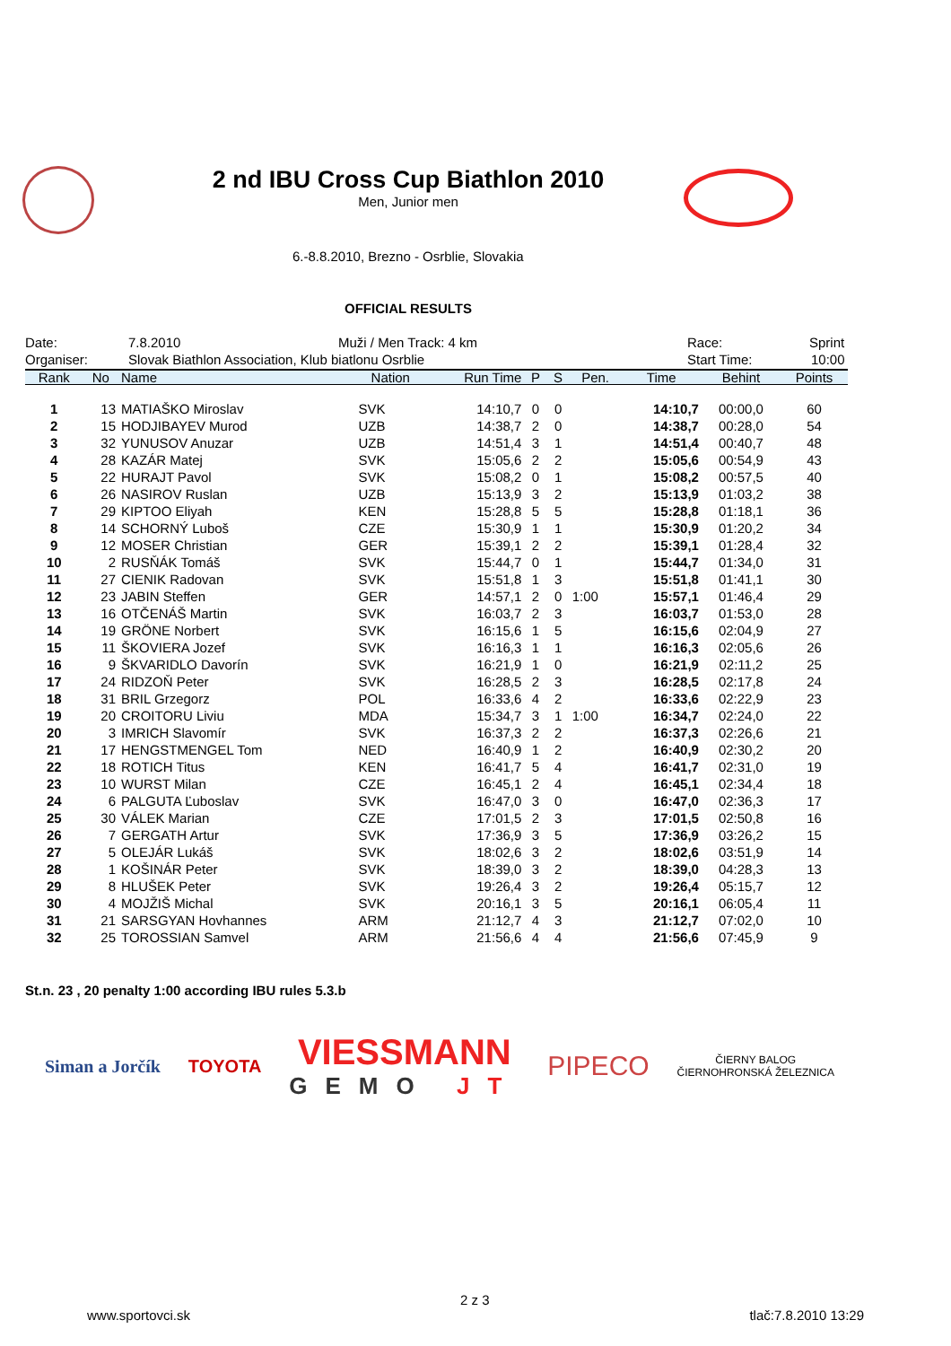2 nd IBU Cross Cup Biathlon 2010
Men, Junior men
6.-8.8.2010, Brezno - Osrblie, Slovakia
OFFICIAL RESULTS
Date: 7.8.2010 Muži / Men Track: 4 km Race: Sprint
Organiser: Slovak Biathlon Association, Klub biatlonu Osrblie Start Time: 10:00
| Rank | No | Name | Nation | Run Time | P | S | Pen. | Time | Behint | Points |
| --- | --- | --- | --- | --- | --- | --- | --- | --- | --- | --- |
| 1 | 13 | MATIAŠKO Miroslav | SVK | 14:10,7 | 0 | 0 | | 14:10,7 | 00:00,0 | 60 |
| 2 | 15 | HODJIBAYEV Murod | UZB | 14:38,7 | 2 | 0 | | 14:38,7 | 00:28,0 | 54 |
| 3 | 32 | YUNUSOV Anuzar | UZB | 14:51,4 | 3 | 1 | | 14:51,4 | 00:40,7 | 48 |
| 4 | 28 | KAZÁR Matej | SVK | 15:05,6 | 2 | 2 | | 15:05,6 | 00:54,9 | 43 |
| 5 | 22 | HURAJT Pavol | SVK | 15:08,2 | 0 | 1 | | 15:08,2 | 00:57,5 | 40 |
| 6 | 26 | NASIROV Ruslan | UZB | 15:13,9 | 3 | 2 | | 15:13,9 | 01:03,2 | 38 |
| 7 | 29 | KIPTOO Eliyah | KEN | 15:28,8 | 5 | 5 | | 15:28,8 | 01:18,1 | 36 |
| 8 | 14 | SCHORNÝ Luboš | CZE | 15:30,9 | 1 | 1 | | 15:30,9 | 01:20,2 | 34 |
| 9 | 12 | MOSER Christian | GER | 15:39,1 | 2 | 2 | | 15:39,1 | 01:28,4 | 32 |
| 10 | 2 | RUSŇÁK Tomáš | SVK | 15:44,7 | 0 | 1 | | 15:44,7 | 01:34,0 | 31 |
| 11 | 27 | CIENIK Radovan | SVK | 15:51,8 | 1 | 3 | | 15:51,8 | 01:41,1 | 30 |
| 12 | 23 | JABIN Steffen | GER | 14:57,1 | 2 | 0 | 1:00 | 15:57,1 | 01:46,4 | 29 |
| 13 | 16 | OTČENÁŠ Martin | SVK | 16:03,7 | 2 | 3 | | 16:03,7 | 01:53,0 | 28 |
| 14 | 19 | GRÖNE Norbert | SVK | 16:15,6 | 1 | 5 | | 16:15,6 | 02:04,9 | 27 |
| 15 | 11 | ŠKOVIERA Jozef | SVK | 16:16,3 | 1 | 1 | | 16:16,3 | 02:05,6 | 26 |
| 16 | 9 | ŠKVARIDLO Davorín | SVK | 16:21,9 | 1 | 0 | | 16:21,9 | 02:11,2 | 25 |
| 17 | 24 | RIDZOŇ Peter | SVK | 16:28,5 | 2 | 3 | | 16:28,5 | 02:17,8 | 24 |
| 18 | 31 | BRIL Grzegorz | POL | 16:33,6 | 4 | 2 | | 16:33,6 | 02:22,9 | 23 |
| 19 | 20 | CROITORU Liviu | MDA | 15:34,7 | 3 | 1 | 1:00 | 16:34,7 | 02:24,0 | 22 |
| 20 | 3 | IMRICH Slavomír | SVK | 16:37,3 | 2 | 2 | | 16:37,3 | 02:26,6 | 21 |
| 21 | 17 | HENGSTMENGEL Tom | NED | 16:40,9 | 1 | 2 | | 16:40,9 | 02:30,2 | 20 |
| 22 | 18 | ROTICH Titus | KEN | 16:41,7 | 5 | 4 | | 16:41,7 | 02:31,0 | 19 |
| 23 | 10 | WURST Milan | CZE | 16:45,1 | 2 | 4 | | 16:45,1 | 02:34,4 | 18 |
| 24 | 6 | PALGUTA Ľuboslav | SVK | 16:47,0 | 3 | 0 | | 16:47,0 | 02:36,3 | 17 |
| 25 | 30 | VÁLEK Marian | CZE | 17:01,5 | 2 | 3 | | 17:01,5 | 02:50,8 | 16 |
| 26 | 7 | GERGATH Artur | SVK | 17:36,9 | 3 | 5 | | 17:36,9 | 03:26,2 | 15 |
| 27 | 5 | OLEJÁR Lukáš | SVK | 18:02,6 | 3 | 2 | | 18:02,6 | 03:51,9 | 14 |
| 28 | 1 | KOŠINÁR Peter | SVK | 18:39,0 | 3 | 2 | | 18:39,0 | 04:28,3 | 13 |
| 29 | 8 | HLUŠEK Peter | SVK | 19:26,4 | 3 | 2 | | 19:26,4 | 05:15,7 | 12 |
| 30 | 4 | MOJŽIŠ Michal | SVK | 20:16,1 | 3 | 5 | | 20:16,1 | 06:05,4 | 11 |
| 31 | 21 | SARSGYAN Hovhannes | ARM | 21:12,7 | 4 | 3 | | 21:12,7 | 07:02,0 | 10 |
| 32 | 25 | TOROSSIAN Samvel | ARM | 21:56,6 | 4 | 4 | | 21:56,6 | 07:45,9 | 9 |
St.n. 23 , 20 penalty 1:00 according IBU rules 5.3.b
Siman a Jorčík TOYOTA
VIESSMANN
GEMO JT
PIPECO
ČIERNY BALOG
ČIERNOHRONSKÁ ŽELEZNICA
2 z 3
www.sportovci.sk tlač:7.8.2010 13:29